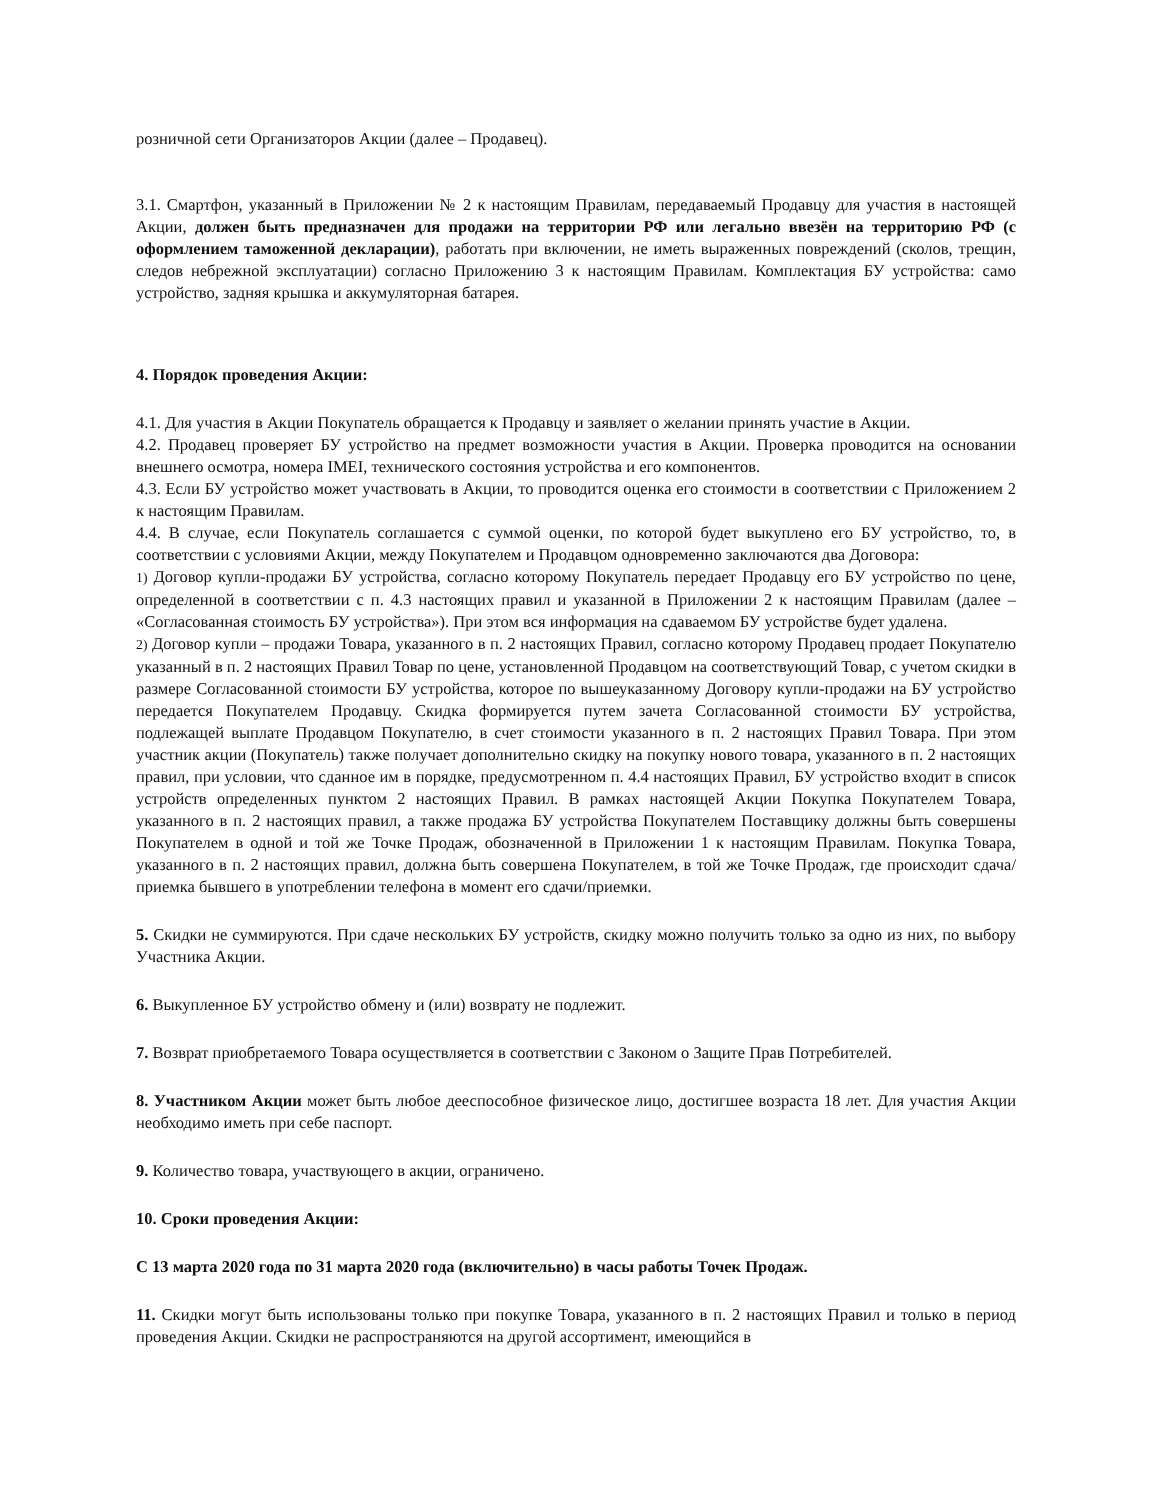розничной сети Организаторов Акции (далее – Продавец).
3.1. Смартфон, указанный в Приложении № 2 к настоящим Правилам, передаваемый Продавцу для участия в настоящей Акции, должен быть предназначен для продажи на территории РФ или легально ввезён на территорию РФ (с оформлением таможенной декларации), работать при включении, не иметь выраженных повреждений (сколов, трещин, следов небрежной эксплуатации) согласно Приложению 3 к настоящим Правилам. Комплектация БУ устройства: само устройство, задняя крышка и аккумуляторная батарея.
4. Порядок проведения Акции:
4.1. Для участия в Акции Покупатель обращается к Продавцу и заявляет о желании принять участие в Акции.
4.2. Продавец проверяет БУ устройство на предмет возможности участия в Акции. Проверка проводится на основании внешнего осмотра, номера IMEI, технического состояния устройства и его компонентов.
4.3. Если БУ устройство может участвовать в Акции, то проводится оценка его стоимости в соответствии с Приложением 2 к настоящим Правилам.
4.4. В случае, если Покупатель соглашается с суммой оценки, по которой будет выкуплено его БУ устройство, то, в соответствии с условиями Акции, между Покупателем и Продавцом одновременно заключаются два Договора:
1) Договор купли-продажи БУ устройства, согласно которому Покупатель передает Продавцу его БУ устройство по цене, определенной в соответствии с п. 4.3 настоящих правил и указанной в Приложении 2 к настоящим Правилам (далее – «Согласованная стоимость БУ устройства»). При этом вся информация на сдаваемом БУ устройстве будет удалена.
2) Договор купли – продажи Товара, указанного в п. 2 настоящих Правил, согласно которому Продавец продает Покупателю указанный в п. 2 настоящих Правил Товар по цене, установленной Продавцом на соответствующий Товар, с учетом скидки в размере Согласованной стоимости БУ устройства, которое по вышеуказанному Договору купли-продажи на БУ устройство передается Покупателем Продавцу. Скидка формируется путем зачета Согласованной стоимости БУ устройства, подлежащей выплате Продавцом Покупателю, в счет стоимости указанного в п. 2 настоящих Правил Товара. При этом участник акции (Покупатель) также получает дополнительно скидку на покупку нового товара, указанного в п. 2 настоящих правил, при условии, что сданное им в порядке, предусмотренном п. 4.4 настоящих Правил, БУ устройство входит в список устройств определенных пунктом 2 настоящих Правил. В рамках настоящей Акции Покупка Покупателем Товара, указанного в п. 2 настоящих правил, а также продажа БУ устройства Покупателем Поставщику должны быть совершены Покупателем в одной и той же Точке Продаж, обозначенной в Приложении 1 к настоящим Правилам. Покупка Товара, указанного в п. 2 настоящих правил, должна быть совершена Покупателем, в той же Точке Продаж, где происходит сдача/приемка бывшего в употреблении телефона в момент его сдачи/приемки.
5. Скидки не суммируются. При сдаче нескольких БУ устройств, скидку можно получить только за одно из них, по выбору Участника Акции.
6. Выкупленное БУ устройство обмену и (или) возврату не подлежит.
7. Возврат приобретаемого Товара осуществляется в соответствии с Законом о Защите Прав Потребителей.
8. Участником Акции может быть любое дееспособное физическое лицо, достигшее возраста 18 лет. Для участия Акции необходимо иметь при себе паспорт.
9. Количество товара, участвующего в акции, ограничено.
10. Сроки проведения Акции:
С 13 марта 2020 года по 31 марта 2020 года (включительно) в часы работы Точек Продаж.
11. Скидки могут быть использованы только при покупке Товара, указанного в п. 2 настоящих Правил и только в период проведения Акции. Скидки не распространяются на другой ассортимент, имеющийся в